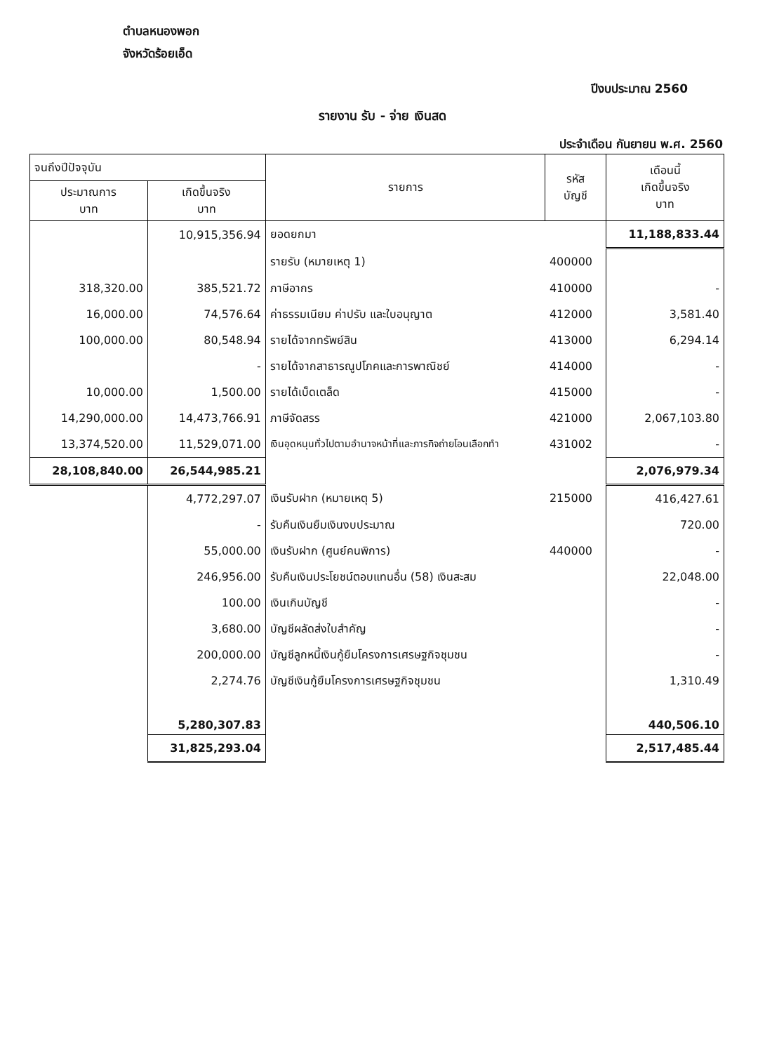ตำบลหนองพอก
จังหวัดร้อยเอ็ด
ปีงบประมาณ 2560
รายงาน รับ - จ่าย เงินสด
ประจำเดือน กันยายน พ.ศ. 2560
| จนถึงปีปัจจุบัน | | รายการ | รหัส บัญชี | เดือนนี้ เกิดขึ้นจริง บาท |
| --- | --- | --- | --- | --- |
| ประมาณการ บาท | เกิดขึ้นจริง บาท | | | |
| | 10,915,356.94 | ยอดยกมา | | 11,188,833.44 |
| | | รายรับ (หมายเหตุ 1) | 400000 | |
| 318,320.00 | 385,521.72 | ภาษีอากร | 410000 | - |
| 16,000.00 | 74,576.64 | ค่าธรรมเนียม ค่าปรับ และใบอนุญาต | 412000 | 3,581.40 |
| 100,000.00 | 80,548.94 | รายได้จากทรัพย์สิน | 413000 | 6,294.14 |
| | - | รายได้จากสาธารณูปโภคและการพาณิชย์ | 414000 | - |
| 10,000.00 | 1,500.00 | รายได้เบ็ดเตล็ด | 415000 | - |
| 14,290,000.00 | 14,473,766.91 | ภาษีจัดสรร | 421000 | 2,067,103.80 |
| 13,374,520.00 | 11,529,071.00 | เงินอุดหนุนทั่วไปตามอำนาจหน้าที่และภารกิจถ่ายโอนเลือกทำ | 431002 | - |
| 28,108,840.00 | 26,544,985.21 | | | 2,076,979.34 |
| | 4,772,297.07 | เงินรับฝาก (หมายเหตุ 5) | 215000 | 416,427.61 |
| | - | รับคืนเงินยืมเงินงบประมาณ | | 720.00 |
| | 55,000.00 | เงินรับฝาก (ศูนย์คนพิการ) | 440000 | - |
| | 246,956.00 | รับคืนเงินประโยชน์ตอบแทนอื่น (58) เงินสะสม | | 22,048.00 |
| | 100.00 | เงินเกินบัญชี | | - |
| | 3,680.00 | บัญชีผลัดส่งใบสำคัญ | | - |
| | 200,000.00 | บัญชีลูกหนี้เงินกู้ยืมโครงการเศรษฐกิจชุมชน | | - |
| | 2,274.76 | บัญชีเงินกู้ยืมโครงการเศรษฐกิจชุมชน | | 1,310.49 |
| | 5,280,307.83 | | | 440,506.10 |
| | 31,825,293.04 | | | 2,517,485.44 |